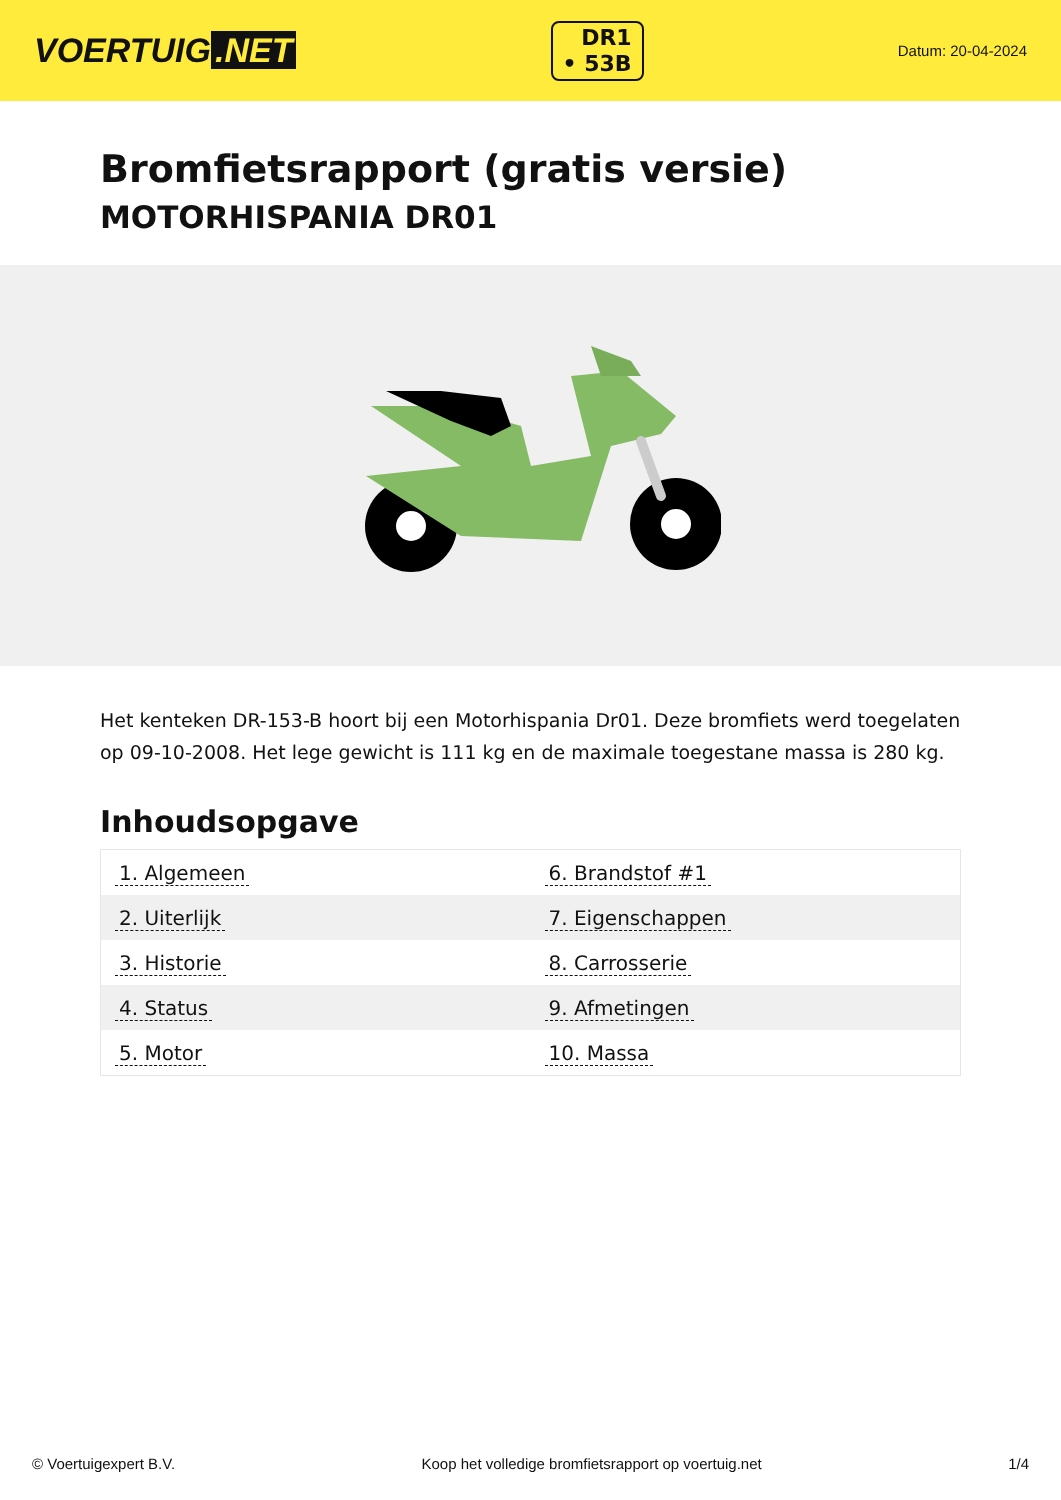VOERTUIG.NET
DR1
• 53B
Datum: 20-04-2024
Bromfietsrapport (gratis versie)
MOTORHISPANIA DR01
Het kenteken DR-153-B hoort bij een Motorhispania Dr01. Deze bromfiets werd toegelaten op 09-10-2008. Het lege gewicht is 111 kg en de maximale toegestane massa is 280 kg.
Inhoudsopgave
| 1. Algemeen | 6. Brandstof #1 |
| 2. Uiterlijk | 7. Eigenschappen |
| 3. Historie | 8. Carrosserie |
| 4. Status | 9. Afmetingen |
| 5. Motor | 10. Massa |
© Voertuigexpert B.V. Koop het volledige bromfietsrapport op voertuig.net 1/4